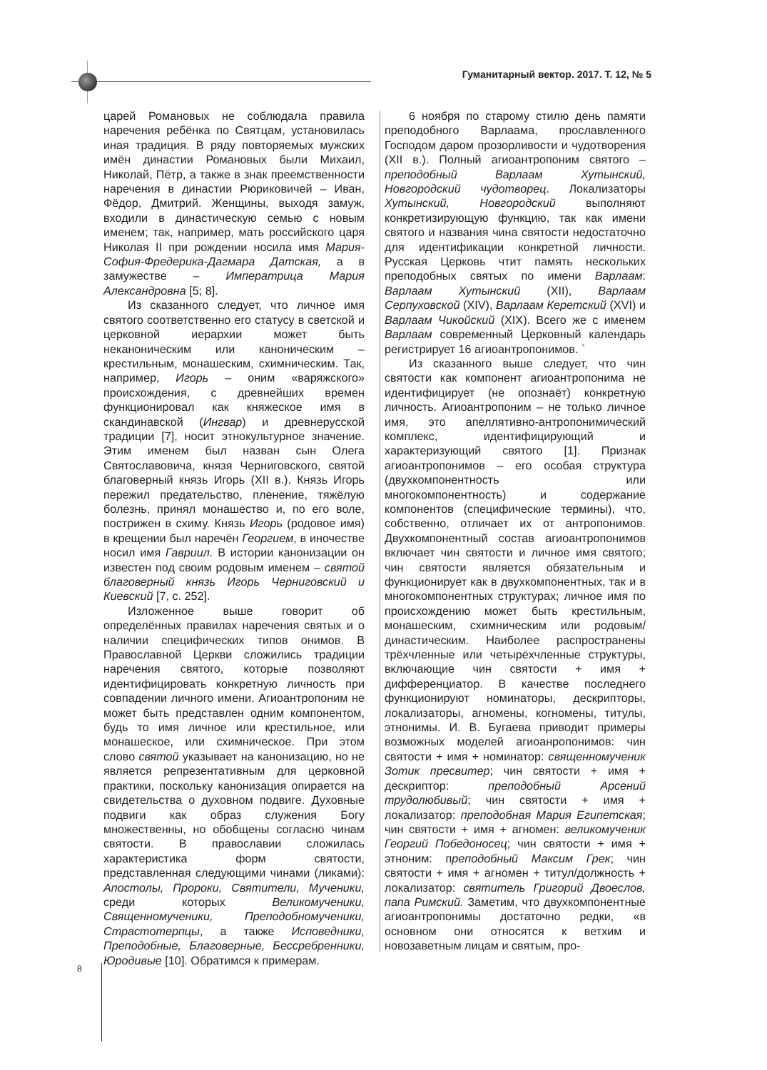Гуманитарный вектор. 2017. Т. 12, № 5
царей Романовых не соблюдала правила наречения ребёнка по Святцам, установилась иная традиция. В ряду повторяемых мужских имён династии Романовых были Михаил, Николай, Пётр, а также в знак преемственности наречения в династии Рюриковичей – Иван, Фёдор, Дмитрий. Женщины, выходя замуж, входили в династическую семью с новым именем; так, например, мать российского царя Николая II при рождении носила имя Мария-София-Фредерика-Дагмара Датская, а в замужестве – Императрица Мария Александровна [5; 8].
Из сказанного следует, что личное имя святого соответственно его статусу в светской и церковной иерархии может быть неканоническим или каноническим – крестильным, монашеским, схимническим. Так, например, Игорь – оним «варяжского» происхождения, с древнейших времен функционировал как княжеское имя в скандинавской (Ингвар) и древнерусской традиции [7], носит этнокультурное значение. Этим именем был назван сын Олега Святославовича, князя Черниговского, святой благоверный князь Игорь (XII в.). Князь Игорь пережил предательство, пленение, тяжёлую болезнь, принял монашество и, по его воле, пострижен в схиму. Князь Игорь (родовое имя) в крещении был наречён Георгием, в иночестве носил имя Гавриил. В истории канонизации он известен под своим родовым именем – святой благоверный князь Игорь Черниговский и Киевский [7, с. 252].
Изложенное выше говорит об определённых правилах наречения святых и о наличии специфических типов онимов. В Православной Церкви сложились традиции наречения святого, которые позволяют идентифицировать конкретную личность при совпадении личного имени. Агиоантропоним не может быть представлен одним компонентом, будь то имя личное или крестильное, или монашеское, или схимническое. При этом слово святой указывает на канонизацию, но не является репрезентативным для церковной практики, поскольку канонизация опирается на свидетельства о духовном подвиге. Духовные подвиги как образ служения Богу множественны, но обобщены согласно чинам святости. В православии сложилась характеристика форм святости, представленная следующими чинами (ликами): Апостолы, Пророки, Святители, Мученики, среди которых Великомученики, Священномученики, Преподобномученики, Страстотерпцы, а также Исповедники, Преподобные, Благоверные, Бессребренники, Юродивые [10]. Обратимся к примерам.
6 ноября по старому стилю день памяти преподобного Варлаама, прославленного Господом даром прозорливости и чудотворения (XII в.). Полный агиоантропоним святого – преподобный Варлаам Хутынский, Новгородский чудотворец. Локализаторы Хутынский, Новгородский выполняют конкретизирующую функцию, так как имени святого и названия чина святости недостаточно для идентификации конкретной личности. Русская Церковь чтит память нескольких преподобных святых по имени Варлаам: Варлаам Хутынский (XII), Варлаам Серпуховской (XIV), Варлаам Керетский (XVI) и Варлаам Чикойский (XIX). Всего же с именем Варлаам современный Церковный календарь регистрирует 16 агиоантропонимов. `
Из сказанного выше следует, что чин святости как компонент агиоантропонима не идентифицирует (не опознаёт) конкретную личность. Агиоантропоним – не только личное имя, это апеллятивно-антропонимический комплекс, идентифицирующий и характеризующий святого [1]. Признак агиоантропонимов – его особая структура (двухкомпонентность или многокомпонентность) и содержание компонентов (специфические термины), что, собственно, отличает их от антропонимов. Двухкомпонентный состав агиоантропонимов включает чин святости и личное имя святого; чин святости является обязательным и функционирует как в двухкомпонентных, так и в многокомпонентных структурах; личное имя по происхождению может быть крестильным, монашеским, схимническим или родовым/династическим. Наиболее распространены трёхчленные или четырёхчленные структуры, включающие чин святости + имя + дифференциатор. В качестве последнего функционируют номинаторы, дескрипторы, локализаторы, агномены, когномены, титулы, этнонимы. И. В. Бугаева приводит примеры возможных моделей агиоанропонимов: чин святости + имя + номинатор: священномученик Зотик пресвитер; чин святости + имя + дескриптор: преподобный Арсений трудолюбивый; чин святости + имя + локализатор: преподобная Мария Египетская; чин святости + имя + агномен: великомученик Георгий Победоносец; чин святости + имя + этноним: преподобный Максим Грек; чин святости + имя + агномен + титул/должность + локализатор: святитель Григорий Двоеслов, папа Римский. Заметим, что двухкомпонентные агиоантропонимы достаточно редки, «в основном они относятся к ветхим и новозаветным лицам и святым, про-
8